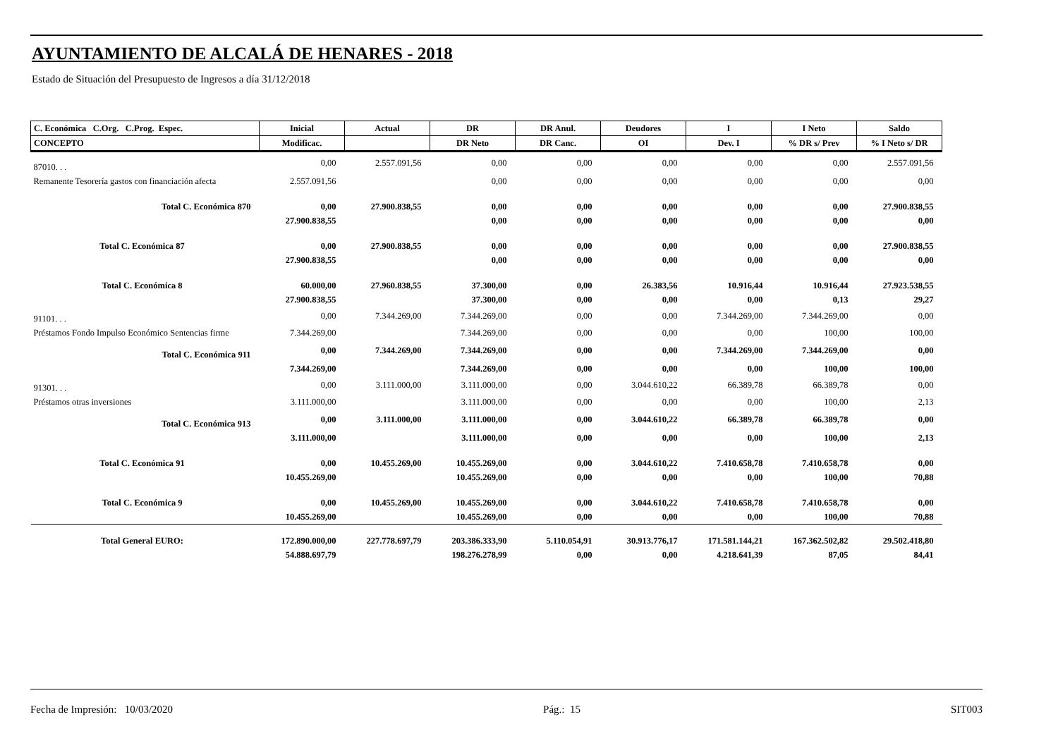AYUNTAMIENTO DE ALCALÁ DE HENARES - 2018
Estado de Situación del Presupuesto de Ingresos a día 31/12/2018
| C. Económica C.Org. C.Prog. Espec. | Inicial | Actual | DR | DR Anul. | Deudores | I | I Neto | Saldo |
| --- | --- | --- | --- | --- | --- | --- | --- | --- |
| CONCEPTO | Modificac. | | DR Neto | DR Canc. | OI | Dev. I | % DR s/ Prev | % I Neto s/ DR |
| 87010. . . | 0,00 | 2.557.091,56 | 0,00 | 0,00 | 0,00 | 0,00 | 0,00 | 2.557.091,56 |
| Remanente Tesorería gastos con financiación afecta | 2.557.091,56 | | 0,00 | 0,00 | 0,00 | 0,00 | 0,00 | 0,00 |
| Total C. Económica 870 | 0,00 | 27.900.838,55 | 0,00 | 0,00 | 0,00 | 0,00 | 0,00 | 27.900.838,55 |
| | 27.900.838,55 | | 0,00 | 0,00 | 0,00 | 0,00 | 0,00 | 0,00 |
| Total C. Económica 87 | 0,00 | 27.900.838,55 | 0,00 | 0,00 | 0,00 | 0,00 | 0,00 | 27.900.838,55 |
| | 27.900.838,55 | | 0,00 | 0,00 | 0,00 | 0,00 | 0,00 | 0,00 |
| Total C. Económica 8 | 60.000,00 | 27.960.838,55 | 37.300,00 | 0,00 | 26.383,56 | 10.916,44 | 10.916,44 | 27.923.538,55 |
| | 27.900.838,55 | | 37.300,00 | 0,00 | 0,00 | 0,00 | 0,13 | 29,27 |
| 91101. . . | 0,00 | 7.344.269,00 | 7.344.269,00 | 0,00 | 0,00 | 7.344.269,00 | 7.344.269,00 | 0,00 |
| Préstamos Fondo Impulso Económico Sentencias firme | 7.344.269,00 | | 7.344.269,00 | 0,00 | 0,00 | 0,00 | 100,00 | 100,00 |
| Total C. Económica 911 | 0,00 | 7.344.269,00 | 7.344.269,00 | 0,00 | 0,00 | 7.344.269,00 | 7.344.269,00 | 0,00 |
| | 7.344.269,00 | | 7.344.269,00 | 0,00 | 0,00 | 0,00 | 100,00 | 100,00 |
| 91301. . . | 0,00 | 3.111.000,00 | 3.111.000,00 | 0,00 | 3.044.610,22 | 66.389,78 | 66.389,78 | 0,00 |
| Préstamos otras inversiones | 3.111.000,00 | | 3.111.000,00 | 0,00 | 0,00 | 0,00 | 100,00 | 2,13 |
| Total C. Económica 913 | 0,00 | 3.111.000,00 | 3.111.000,00 | 0,00 | 3.044.610,22 | 66.389,78 | 66.389,78 | 0,00 |
| | 3.111.000,00 | | 3.111.000,00 | 0,00 | 0,00 | 0,00 | 100,00 | 2,13 |
| Total C. Económica 91 | 0,00 | 10.455.269,00 | 10.455.269,00 | 0,00 | 3.044.610,22 | 7.410.658,78 | 7.410.658,78 | 0,00 |
| | 10.455.269,00 | | 10.455.269,00 | 0,00 | 0,00 | 0,00 | 100,00 | 70,88 |
| Total C. Económica 9 | 0,00 | 10.455.269,00 | 10.455.269,00 | 0,00 | 3.044.610,22 | 7.410.658,78 | 7.410.658,78 | 0,00 |
| | 10.455.269,00 | | 10.455.269,00 | 0,00 | 0,00 | 0,00 | 100,00 | 70,88 |
| Total General EURO: | 172.890.000,00 | 227.778.697,79 | 203.386.333,90 | 5.110.054,91 | 30.913.776,17 | 171.581.144,21 | 167.362.502,82 | 29.502.418,80 |
| | 54.888.697,79 | | 198.276.278,99 | 0,00 | 0,00 | 4.218.641,39 | 87,05 | 84,41 |
Fecha de Impresión: 10/03/2020 Pág.: 15 SIT003